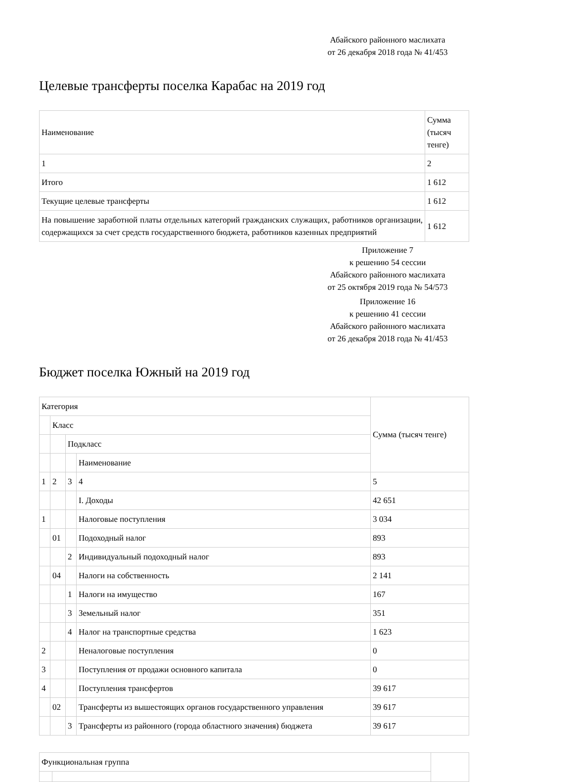Абайского районного маслихата
от 26 декабря 2018 года № 41/453
Целевые трансферты поселка Карабас на 2019 год
| Наименование | Сумма (тысяч тенге) |
| 1 | 2 |
| Итого | 1 612 |
| Текущие целевые трансферты | 1 612 |
| На повышение заработной платы отдельных категорий гражданских служащих, работников организации, содержащихся за счет средств государственного бюджета, работников казенных предприятий | 1 612 |
Приложение 7
к решению 54 сессии
Абайского районного маслихата
от 25 октября 2019 года № 54/573
Приложение 16
к решению 41 сессии
Абайского районного маслихата
от 26 декабря 2018 года № 41/453
Бюджет поселка Южный на 2019 год
| Категория | | | | Сумма (тысяч тенге) |
| | Класс | | | |
| | | Подкласс | | |
| | | | Наименование | |
| 1 | 2 | 3 | 4 | 5 |
| | | | I. Доходы | 42 651 |
| 1 | | | Налоговые поступления | 3 034 |
| | 01 | | Подоходный налог | 893 |
| | | 2 | Индивидуальный подоходный налог | 893 |
| | 04 | | Налоги на собственность | 2 141 |
| | | 1 | Налоги на имущество | 167 |
| | | 3 | Земельный налог | 351 |
| | | 4 | Налог на транспортные средства | 1 623 |
| 2 | | | Неналоговые поступления | 0 |
| 3 | | | Поступления от продажи основного капитала | 0 |
| 4 | | | Поступления трансфертов | 39 617 |
| | 02 | | Трансферты из вышестоящих органов государственного управления | 39 617 |
| | | 3 | Трансферты из районного (города областного значения) бюджета | 39 617 |
| Функциональная группа | | |